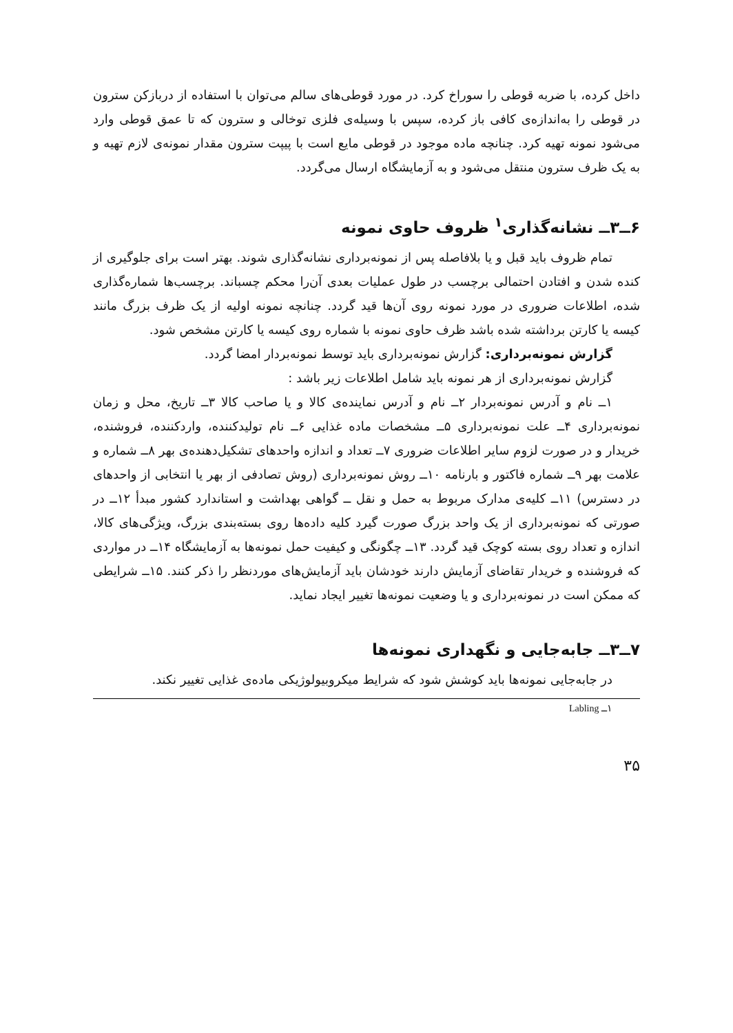داخل کرده، با ضربه قوطی را سوراخ کرد. در مورد قوطی‌های سالم می‌توان با استفاده از دربازکن سترون در قوطی را به‌اندازه‌ی کافی باز کرده، سپس با وسیله‌ی فلزی توخالی و سترون که تا عمق قوطی وارد می‌شود نمونه تهیه کرد. چنانچه ماده موجود در قوطی مایع است با پیپت سترون مقدار نمونه‌ی لازم تهیه و به یک ظرف سترون منتقل می‌شود و به آزمایشگاه ارسال می‌گردد.
۶ــ۳ــ نشانه‌گذاری<sup>۱</sup> ظروف حاوی نمونه
تمام ظروف باید قبل و یا بلافاصله پس از نمونه‌برداری نشانه‌گذاری شوند. بهتر است برای جلوگیری از کنده شدن و افتادن احتمالی برچسب در طول عملیات بعدی آن‌را محکم چسباند. برچسب‌ها شماره‌گذاری شده، اطلاعات ضروری در مورد نمونه روی آن‌ها قید گردد. چنانچه نمونه اولیه از یک ظرف بزرگ مانند کیسه یا کارتن برداشته شده باشد ظرف حاوی نمونه با شماره روی کیسه یا کارتن مشخص شود.
گزارش نمونه‌برداری: گزارش نمونه‌برداری باید توسط نمونه‌بردار امضا گردد.
گزارش نمونه‌برداری از هر نمونه باید شامل اطلاعات زیر باشد :
۱ــ نام و آدرس نمونه‌بردار ۲ــ نام و آدرس نماینده‌ی کالا و یا صاحب کالا ۳ــ تاریخ، محل و زمان نمونه‌برداری ۴ــ علت نمونه‌برداری ۵ــ مشخصات ماده غذایی ۶ــ نام تولیدکننده، واردکننده، فروشنده، خریدار و در صورت لزوم سایر اطلاعات ضروری ۷ــ تعداد و اندازه واحدهای تشکیل‌دهنده‌ی بهر ۸ــ شماره و علامت بهر ۹ــ شماره فاکتور و بارنامه ۱۰ــ روش نمونه‌برداری (روش تصادفی از بهر یا انتخابی از واحدهای در دسترس) ۱۱ــ کلیه‌ی مدارک مربوط به حمل و نقل ــ گواهی بهداشت و استاندارد کشور مبدأ ۱۲ــ در صورتی که نمونه‌برداری از یک واحد بزرگ صورت گیرد کلیه داده‌ها روی بسته‌بندی بزرگ، ویژگی‌های کالا، اندازه و تعداد روی بسته کوچک قید گردد. ۱۳ــ چگونگی و کیفیت حمل نمونه‌ها به آزمایشگاه ۱۴ــ در مواردی که فروشنده و خریدار تقاضای آزمایش دارند خودشان باید آزمایش‌های موردنظر را ذکر کنند. ۱۵ــ شرایطی که ممکن است در نمونه‌برداری و یا وضعیت نمونه‌ها تغییر ایجاد نماید.
۷ــ۳ــ جابه‌جایی و نگهداری نمونه‌ها
در جابه‌جایی نمونه‌ها باید کوشش شود که شرایط میکروبیولوژیکی ماده‌ی غذایی تغییر نکند.
۱ــ Labling
۳۵